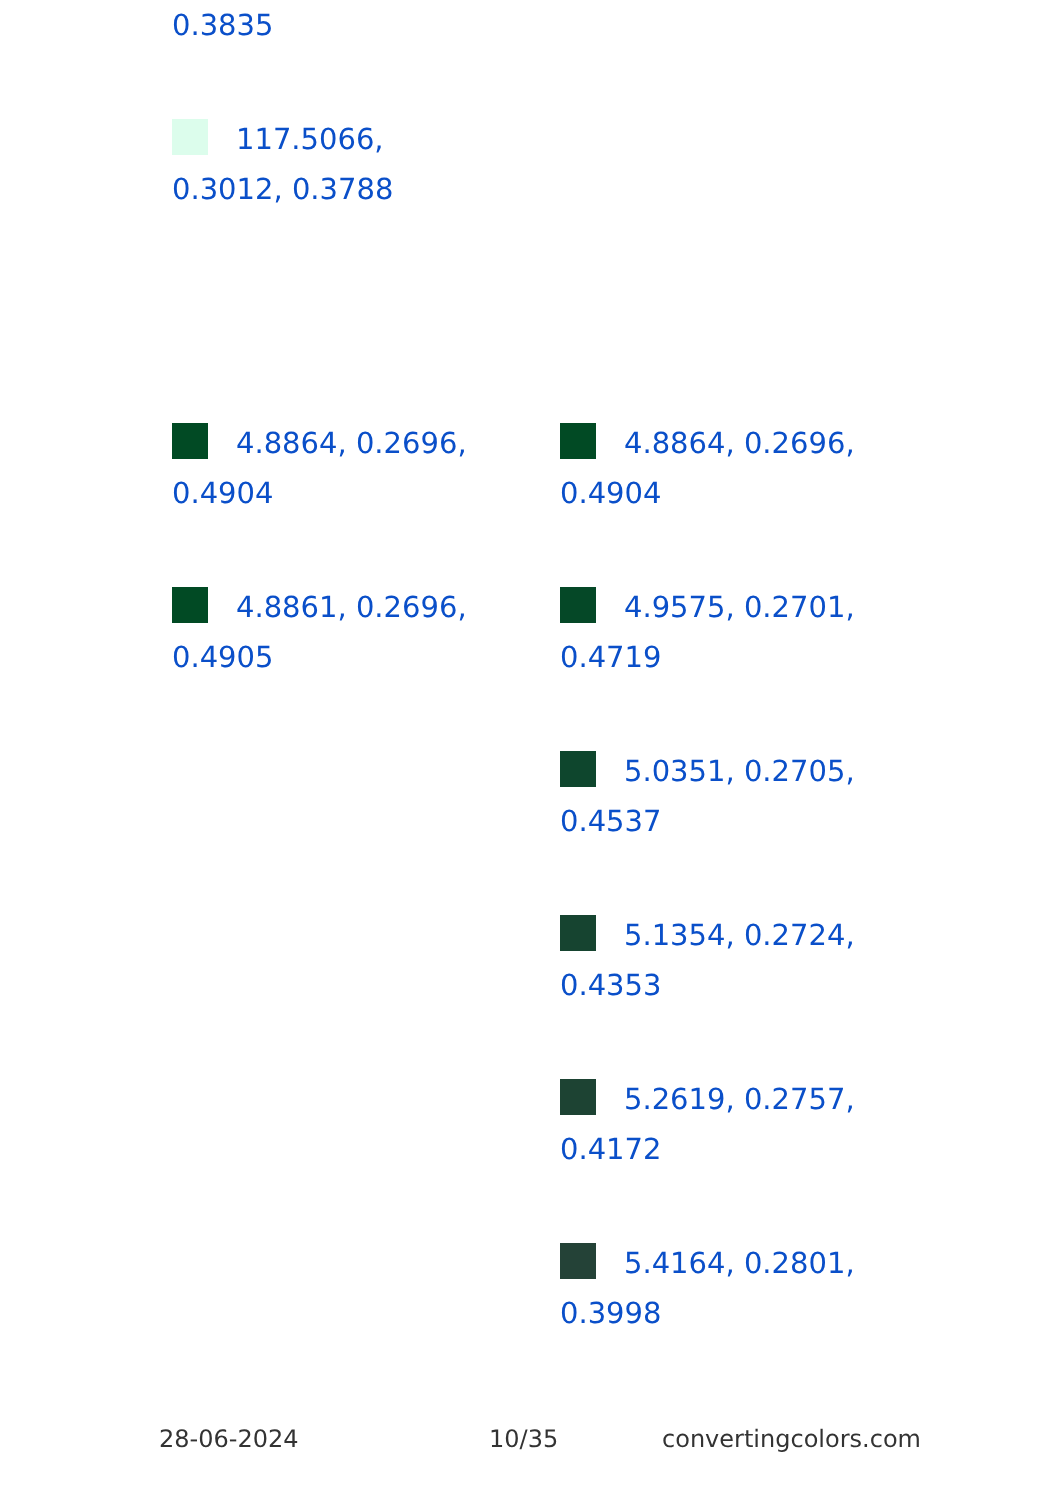0.3835
117.5066, 0.3012, 0.3788
4.8864, 0.2696, 0.4904
4.8864, 0.2696, 0.4904
4.8861, 0.2696, 0.4905
4.9575, 0.2701, 0.4719
5.0351, 0.2705, 0.4537
5.1354, 0.2724, 0.4353
5.2619, 0.2757, 0.4172
5.4164, 0.2801, 0.3998
28-06-2024 10/35 convertingcolors.com